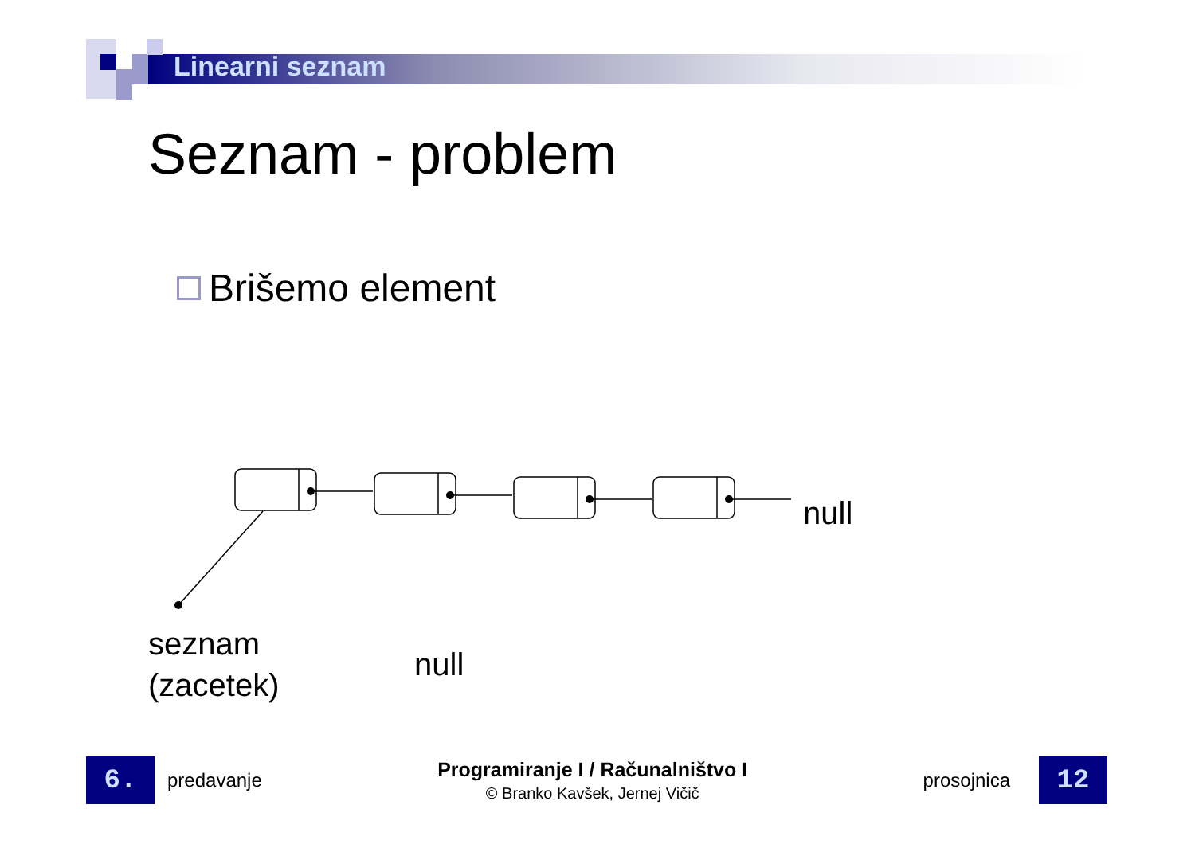Linearni seznam
Seznam - problem
Brišemo element
null
seznam
(zacetek)
null
6.
predavanje
Programiranje I / Računalništvo I
© Branko Kavšek, Jernej Vičič
prosojnica
12